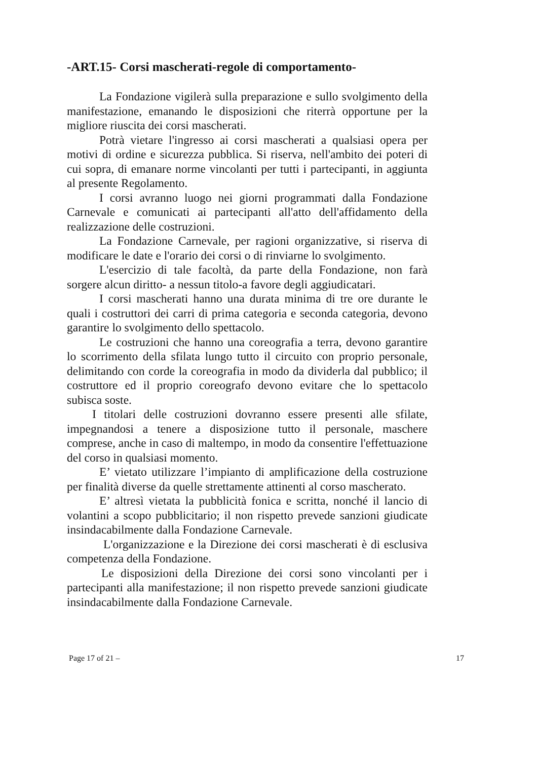-ART.15- Corsi mascherati-regole di comportamento-
La Fondazione vigilerà sulla preparazione e sullo svolgimento della manifestazione, emanando le disposizioni che riterrà opportune per la migliore riuscita dei corsi mascherati.
Potrà vietare l'ingresso ai corsi mascherati a qualsiasi opera per motivi di ordine e sicurezza pubblica. Si riserva, nell'ambito dei poteri di cui sopra, di emanare norme vincolanti per tutti i partecipanti, in aggiunta al presente Regolamento.
I corsi avranno luogo nei giorni programmati dalla Fondazione Carnevale e comunicati ai partecipanti all'atto dell'affidamento della realizzazione delle costruzioni.
La Fondazione Carnevale, per ragioni organizzative, si riserva di modificare le date e l'orario dei corsi o di rinviarne lo svolgimento.
L'esercizio di tale facoltà, da parte della Fondazione, non farà sorgere alcun diritto- a nessun titolo-a favore degli aggiudicatari.
I corsi mascherati hanno una durata minima di tre ore durante le quali i costruttori dei carri di prima categoria e seconda categoria, devono garantire lo svolgimento dello spettacolo.
Le costruzioni che hanno una coreografia a terra, devono garantire lo scorrimento della sfilata lungo tutto il circuito con proprio personale, delimitando con corde la coreografia in modo da dividerla dal pubblico; il costruttore ed il proprio coreografo devono evitare che lo spettacolo subisca soste.
I titolari delle costruzioni dovranno essere presenti alle sfilate, impegnandosi a tenere a disposizione tutto il personale, maschere comprese, anche in caso di maltempo, in modo da consentire l'effettuazione del corso in qualsiasi momento.
E’ vietato utilizzare l’impianto di amplificazione della costruzione per finalità diverse da quelle strettamente attinenti al corso mascherato.
E’ altresì vietata la pubblicità fonica e scritta, nonché il lancio di volantini a scopo pubblicitario; il non rispetto prevede sanzioni giudicate insindacabilmente dalla Fondazione Carnevale.
L'organizzazione e la Direzione dei corsi mascherati è di esclusiva competenza della Fondazione.
Le disposizioni della Direzione dei corsi sono vincolanti per i partecipanti alla manifestazione; il non rispetto prevede sanzioni giudicate insindacabilmente dalla Fondazione Carnevale.
Page 17 of 21 – 17